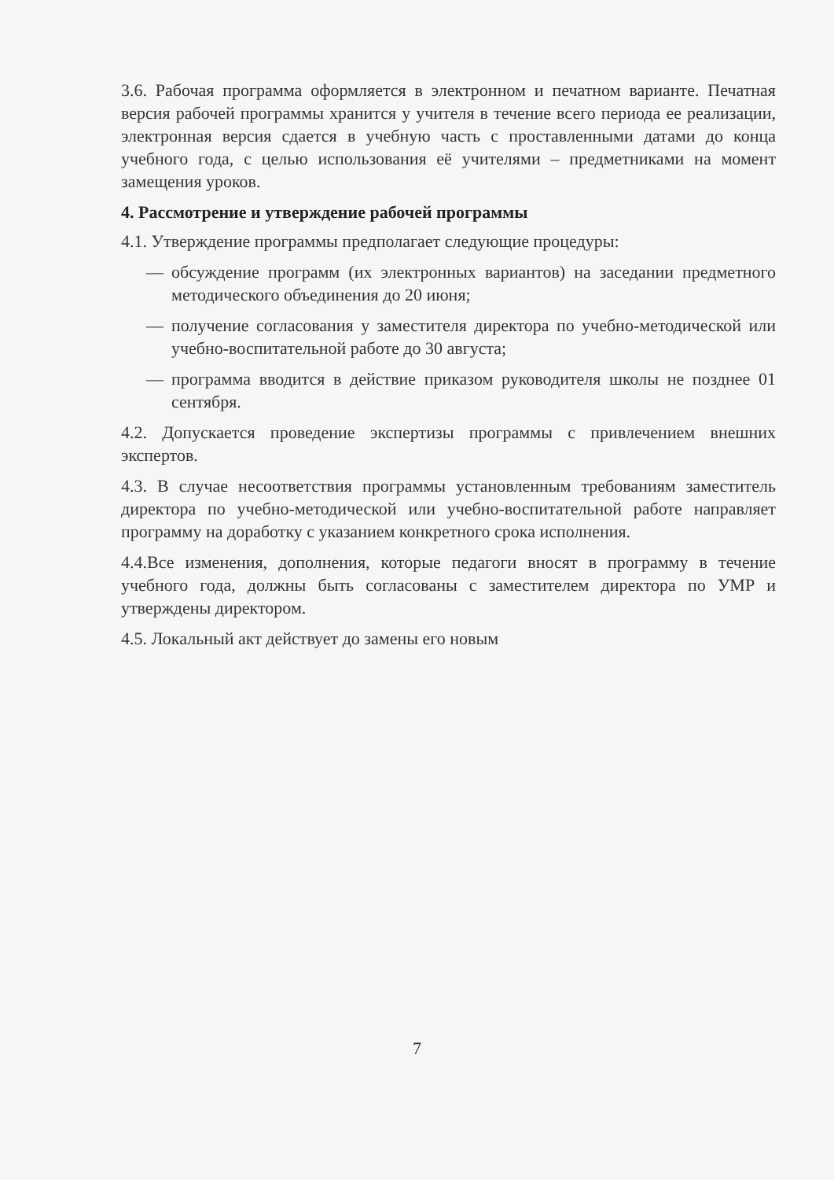3.6. Рабочая программа оформляется в электронном и печатном варианте. Печатная версия рабочей программы хранится у учителя в течение всего периода ее реализации, электронная версия сдается в учебную часть с проставленными датами до конца учебного года, с целью использования её учителями – предметниками на момент замещения уроков.
4. Рассмотрение и утверждение рабочей программы
4.1. Утверждение программы предполагает следующие процедуры:
— обсуждение программ (их электронных вариантов) на заседании предметного методического объединения до 20 июня;
— получение согласования у заместителя директора по учебно-методической или учебно-воспитательной работе до 30 августа;
— программа вводится в действие приказом руководителя школы не позднее 01 сентября.
4.2. Допускается проведение экспертизы программы с привлечением внешних экспертов.
4.3. В случае несоответствия программы установленным требованиям заместитель директора по учебно-методической или учебно-воспитательной работе направляет программу на доработку с указанием конкретного срока исполнения.
4.4.Все изменения, дополнения, которые педагоги вносят в программу в течение учебного года, должны быть согласованы с заместителем директора по УМР и утверждены директором.
4.5. Локальный акт действует до замены его новым
7